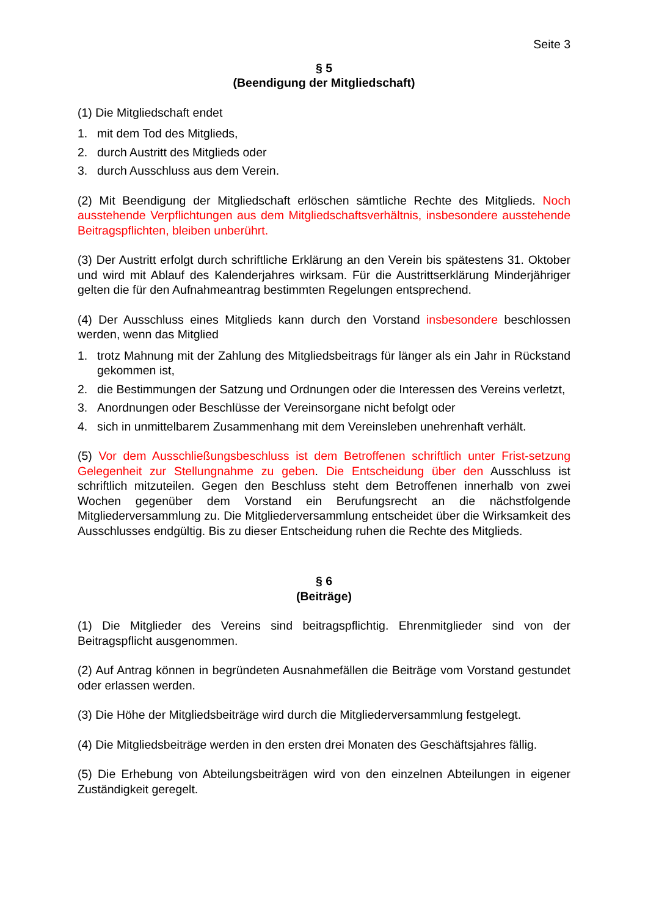Seite 3
§ 5
(Beendigung der Mitgliedschaft)
(1) Die Mitgliedschaft endet
1. mit dem Tod des Mitglieds,
2. durch Austritt des Mitglieds oder
3. durch Ausschluss aus dem Verein.
(2) Mit Beendigung der Mitgliedschaft erlöschen sämtliche Rechte des Mitglieds. Noch ausstehende Verpflichtungen aus dem Mitgliedschaftsverhältnis, insbesondere ausstehende Beitragspflichten, bleiben unberührt.
(3) Der Austritt erfolgt durch schriftliche Erklärung an den Verein bis spätestens 31. Oktober und wird mit Ablauf des Kalenderjahres wirksam. Für die Austrittserklärung Minderjähriger gelten die für den Aufnahmeantrag bestimmten Regelungen entsprechend.
(4) Der Ausschluss eines Mitglieds kann durch den Vorstand insbesondere beschlossen werden, wenn das Mitglied
1. trotz Mahnung mit der Zahlung des Mitgliedsbeitrags für länger als ein Jahr in Rückstand gekommen ist,
2. die Bestimmungen der Satzung und Ordnungen oder die Interessen des Vereins verletzt,
3. Anordnungen oder Beschlüsse der Vereinsorgane nicht befolgt oder
4. sich in unmittelbarem Zusammenhang mit dem Vereinsleben unehrenhaft verhält.
(5) Vor dem Ausschließungsbeschluss ist dem Betroffenen schriftlich unter Frist-setzung Gelegenheit zur Stellungnahme zu geben. Die Entscheidung über den Ausschluss ist schriftlich mitzuteilen. Gegen den Beschluss steht dem Betroffenen innerhalb von zwei Wochen gegenüber dem Vorstand ein Berufungsrecht an die nächstfolgende Mitgliederversammlung zu. Die Mitgliederversammlung entscheidet über die Wirksamkeit des Ausschlusses endgültig. Bis zu dieser Entscheidung ruhen die Rechte des Mitglieds.
§ 6
(Beiträge)
(1) Die Mitglieder des Vereins sind beitragspflichtig. Ehrenmitglieder sind von der Beitragspflicht ausgenommen.
(2) Auf Antrag können in begründeten Ausnahmefällen die Beiträge vom Vorstand gestundet oder erlassen werden.
(3) Die Höhe der Mitgliedsbeiträge wird durch die Mitgliederversammlung festgelegt.
(4) Die Mitgliedsbeiträge werden in den ersten drei Monaten des Geschäftsjahres fällig.
(5) Die Erhebung von Abteilungsbeiträgen wird von den einzelnen Abteilungen in eigener Zuständigkeit geregelt.